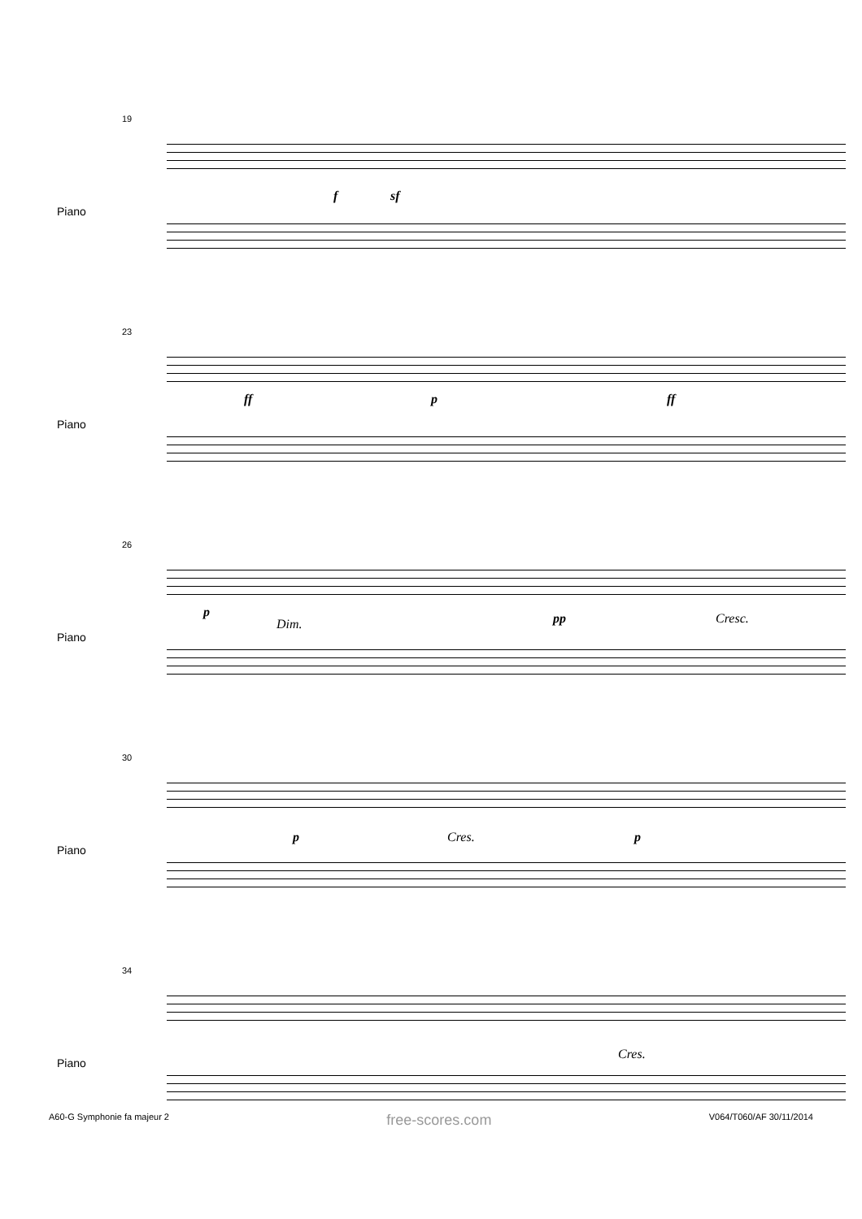19
Piano
f sf
23
Piano
ff p ff
26
Piano
p
Dim. pp Cresc.
30
Piano
p Cres. p
34
Piano
Cres.
A60-G Symphonie fa majeur 2 free-scores.com V064/T060/AF 30/11/2014